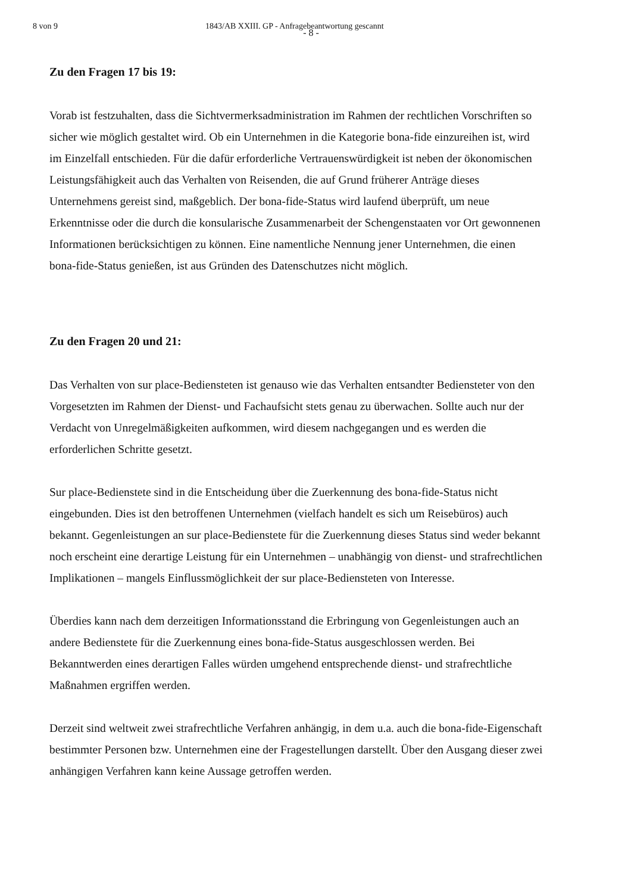8 von 9 1843/AB XXIII. GP - Anfragebeantwortung gescannt
- 8 -
Zu den Fragen 17 bis 19:
Vorab ist festzuhalten, dass die Sichtvermerksadministration im Rahmen der rechtlichen Vorschriften so sicher wie möglich gestaltet wird. Ob ein Unternehmen in die Kategorie bona-fide einzureihen ist, wird im Einzelfall entschieden. Für die dafür erforderliche Vertrauenswürdigkeit ist neben der ökonomischen Leistungsfähigkeit auch das Verhalten von Reisenden, die auf Grund früherer Anträge dieses Unternehmens gereist sind, maßgeblich. Der bona-fide-Status wird laufend überprüft, um neue Erkenntnisse oder die durch die konsularische Zusammenarbeit der Schengenstaaten vor Ort gewonnenen Informationen berücksichtigen zu können. Eine namentliche Nennung jener Unternehmen, die einen bona-fide-Status genießen, ist aus Gründen des Datenschutzes nicht möglich.
Zu den Fragen 20 und 21:
Das Verhalten von sur place-Bediensteten ist genauso wie das Verhalten entsandter Bediensteter von den Vorgesetzten im Rahmen der Dienst- und Fachaufsicht stets genau zu überwachen. Sollte auch nur der Verdacht von Unregelmäßigkeiten aufkommen, wird diesem nachgegangen und es werden die erforderlichen Schritte gesetzt.
Sur place-Bedienstete sind in die Entscheidung über die Zuerkennung des bona-fide-Status nicht eingebunden. Dies ist den betroffenen Unternehmen (vielfach handelt es sich um Reisebüros) auch bekannt. Gegenleistungen an sur place-Bedienstete für die Zuerkennung dieses Status sind weder bekannt noch erscheint eine derartige Leistung für ein Unternehmen – unabhängig von dienst- und strafrechtlichen Implikationen – mangels Einflussmöglichkeit der sur place-Bediensteten von Interesse.
Überdies kann nach dem derzeitigen Informationsstand die Erbringung von Gegenleistungen auch an andere Bedienstete für die Zuerkennung eines bona-fide-Status ausgeschlossen werden. Bei Bekanntwerden eines derartigen Falles würden umgehend entsprechende dienst- und strafrechtliche Maßnahmen ergriffen werden.
Derzeit sind weltweit zwei strafrechtliche Verfahren anhängig, in dem u.a. auch die bona-fide-Eigenschaft bestimmter Personen bzw. Unternehmen eine der Fragestellungen darstellt. Über den Ausgang dieser zwei anhängigen Verfahren kann keine Aussage getroffen werden.